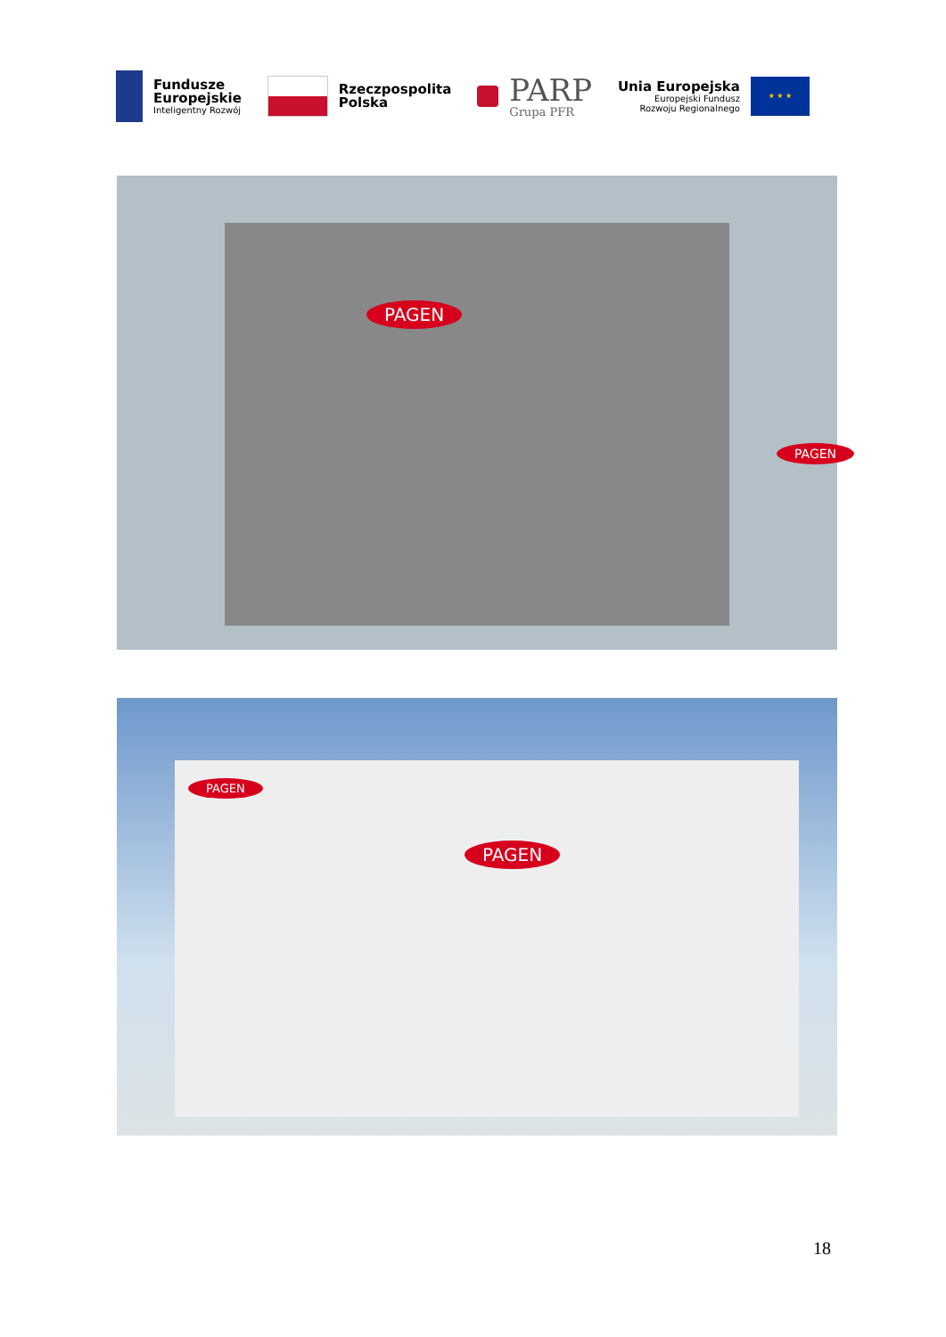Fundusze
Europejskie
Inteligentny Rozwój
Rzeczpospolita
Polska
PARP
Grupa PFR
Unia Europejska
Europejski Fundusz
Rozwoju Regionalnego
★ ★ ★
PAGEN
PAGEN
PAGEN
PAGEN
18